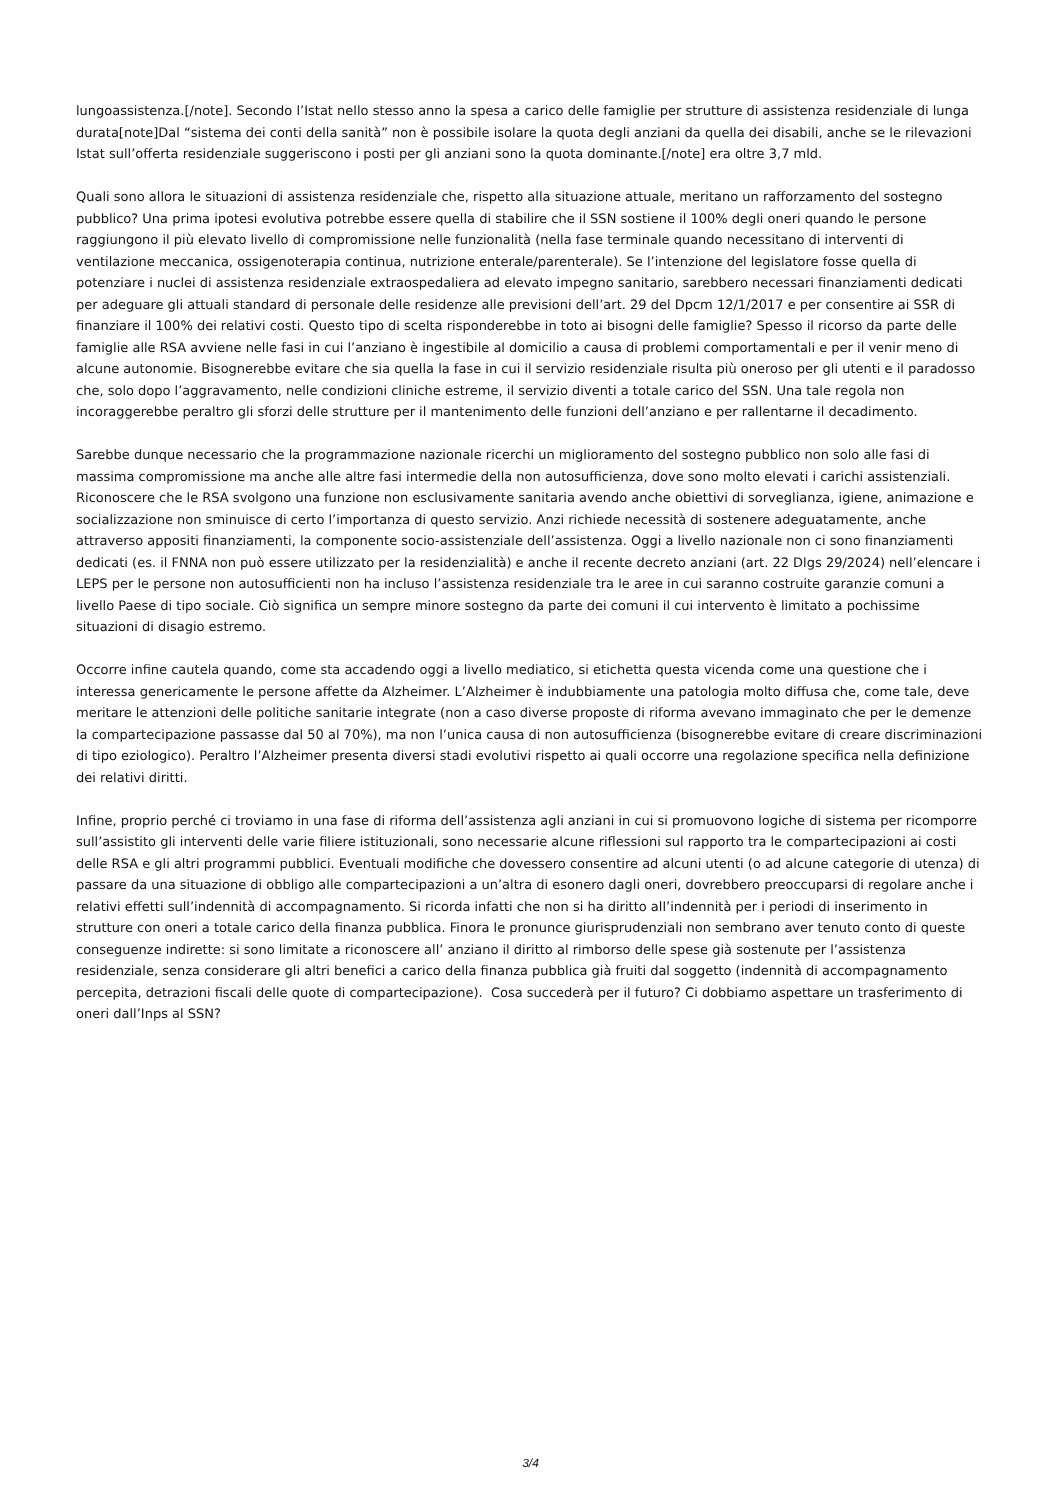lungoassistenza.[/note]. Secondo l’Istat nello stesso anno la spesa a carico delle famiglie per strutture di assistenza residenziale di lunga durata[note]Dal “sistema dei conti della sanità” non è possibile isolare la quota degli anziani da quella dei disabili, anche se le rilevazioni Istat sull’offerta residenziale suggeriscono i posti per gli anziani sono la quota dominante.[/note] era oltre 3,7 mld.
Quali sono allora le situazioni di assistenza residenziale che, rispetto alla situazione attuale, meritano un rafforzamento del sostegno pubblico? Una prima ipotesi evolutiva potrebbe essere quella di stabilire che il SSN sostiene il 100% degli oneri quando le persone raggiungono il più elevato livello di compromissione nelle funzionalità (nella fase terminale quando necessitano di interventi di ventilazione meccanica, ossigenoterapia continua, nutrizione enterale/parenterale). Se l’intenzione del legislatore fosse quella di potenziare i nuclei di assistenza residenziale extraospedaliera ad elevato impegno sanitario, sarebbero necessari finanziamenti dedicati per adeguare gli attuali standard di personale delle residenze alle previsioni dell’art. 29 del Dpcm 12/1/2017 e per consentire ai SSR di finanziare il 100% dei relativi costi. Questo tipo di scelta risponderebbe in toto ai bisogni delle famiglie? Spesso il ricorso da parte delle famiglie alle RSA avviene nelle fasi in cui l’anziano è ingestibile al domicilio a causa di problemi comportamentali e per il venir meno di alcune autonomie. Bisognerebbe evitare che sia quella la fase in cui il servizio residenziale risulta più oneroso per gli utenti e il paradosso che, solo dopo l’aggravamento, nelle condizioni cliniche estreme, il servizio diventi a totale carico del SSN. Una tale regola non incoraggerebbe peraltro gli sforzi delle strutture per il mantenimento delle funzioni dell’anziano e per rallentarne il decadimento.
Sarebbe dunque necessario che la programmazione nazionale ricerchi un miglioramento del sostegno pubblico non solo alle fasi di massima compromissione ma anche alle altre fasi intermedie della non autosufficienza, dove sono molto elevati i carichi assistenziali. Riconoscere che le RSA svolgono una funzione non esclusivamente sanitaria avendo anche obiettivi di sorveglianza, igiene, animazione e socializzazione non sminuisce di certo l’importanza di questo servizio. Anzi richiede necessità di sostenere adeguatamente, anche attraverso appositi finanziamenti, la componente socio-assistenziale dell’assistenza. Oggi a livello nazionale non ci sono finanziamenti dedicati (es. il FNNA non può essere utilizzato per la residenzialità) e anche il recente decreto anziani (art. 22 Dlgs 29/2024) nell’elencare i LEPS per le persone non autosufficienti non ha incluso l’assistenza residenziale tra le aree in cui saranno costruite garanzie comuni a livello Paese di tipo sociale. Ciò significa un sempre minore sostegno da parte dei comuni il cui intervento è limitato a pochissime situazioni di disagio estremo.
Occorre infine cautela quando, come sta accadendo oggi a livello mediatico, si etichetta questa vicenda come una questione che i interessa genericamente le persone affette da Alzheimer. L’Alzheimer è indubbiamente una patologia molto diffusa che, come tale, deve meritare le attenzioni delle politiche sanitarie integrate (non a caso diverse proposte di riforma avevano immaginato che per le demenze la compartecipazione passasse dal 50 al 70%), ma non l’unica causa di non autosufficienza (bisognerebbe evitare di creare discriminazioni di tipo eziologico). Peraltro l’Alzheimer presenta diversi stadi evolutivi rispetto ai quali occorre una regolazione specifica nella definizione dei relativi diritti.
Infine, proprio perché ci troviamo in una fase di riforma dell’assistenza agli anziani in cui si promuovono logiche di sistema per ricomporre sull’assistito gli interventi delle varie filiere istituzionali, sono necessarie alcune riflessioni sul rapporto tra le compartecipazioni ai costi delle RSA e gli altri programmi pubblici. Eventuali modifiche che dovessero consentire ad alcuni utenti (o ad alcune categorie di utenza) di passare da una situazione di obbligo alle compartecipazioni a un’altra di esonero dagli oneri, dovrebbero preoccuparsi di regolare anche i relativi effetti sull’indennità di accompagnamento. Si ricorda infatti che non si ha diritto all’indennità per i periodi di inserimento in strutture con oneri a totale carico della finanza pubblica. Finora le pronunce giurisprudenziali non sembrano aver tenuto conto di queste conseguenze indirette: si sono limitate a riconoscere all’ anziano il diritto al rimborso delle spese già sostenute per l’assistenza residenziale, senza considerare gli altri benefici a carico della finanza pubblica già fruiti dal soggetto (indennità di accompagnamento percepita, detrazioni fiscali delle quote di compartecipazione). Cosa succederà per il futuro? Ci dobbiamo aspettare un trasferimento di oneri dall’Inps al SSN?
3/4